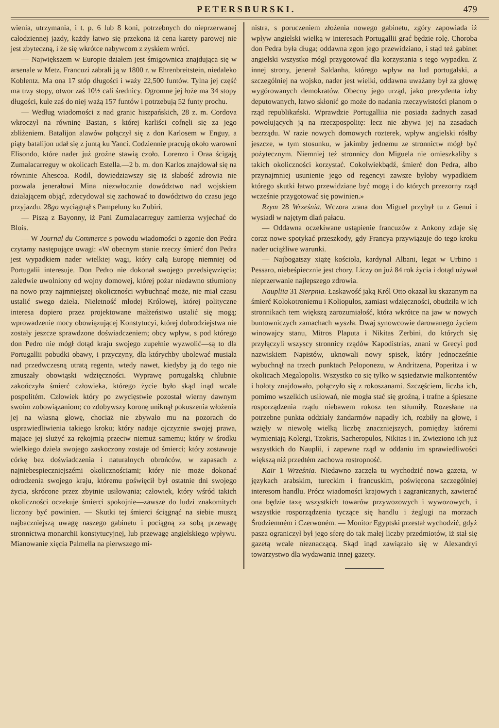PETERSBURSKI. 479
wienia, utrzymania, i t. p. 6 lub 8 koni, potrzebnych do nieprzerwanej całodziennej jazdy, każdy łatwo się przekona iż cena karety parowej nie jest zbyteczną, i że się wkrótce nabywcom z zyskiem wróci.
— Największem w Europie działem jest śmigownica znajdująca się w arsenale w Metz. Francuzi zabrali ją w 1800 r. w Ehrenbreitstein, niedaleko Koblentz. Ma ona 17 stóp długości i waży 22,500 funtów. Tylna jej część ma trzy stopy, otwor zaś 10½ cali średnicy. Ogromne jej łoże ma 34 stopy długości, kule zaś do niej ważą 157 funtów i potrzebują 52 funty prochu.
— Według wiadomości z nad granic hiszpańskich, 28 z. m. Cordova wkroczył na równinę Bastan, s której karliści cofnęli się za jego zbliżeniem. Batalijon alawów połączył się z don Karlosem w Enguy, a piąty batalijon udał się z juntą ku Yanci. Codziennie pracują około warowni Elisondo, które nader już groźne stawią czoło. Lorenzo i Oraa ścigają Zumalacarreguy w okolicach Estella.—2 b. m. don Karlos znajdował się na równinie Ahescoa. Rodil, dowiedziawszy się iż słabość zdrowia nie pozwala jenerałowi Mina niezwłocznie dowództwo nad wojskiem działającem objąć, zdecydował się zachować to dowództwo do czasu jego przyjazdu. 28go wyciągnął s Pampeluny ku Zubiri.
— Piszą z Bayonny, iż Pani Zumalacarreguy zamierza wyjechać do Blois.
— W Journal du Commerce s powodu wiadomości o zgonie don Pedra czytamy następujące uwagi: «W obecnym stanie rzeczy śmierć don Pedra jest wypadkiem nader wielkiej wagi, który całą Europę niemniej od Portugalii interesuje. Don Pedro nie dokonał swojego przedsięwzięcia; zaledwie uwolniony od wojny domowej, której pożar niedawno stłumiony na nowo przy najmniejszej okoliczności wybuchnąć może, nie miał czasu ustalić swego dzieła. Nieletność młodej Królowej, której polityczne interesa dopiero przez projektowane małżeństwo ustalić się mogą; wprowadzenie mocy obowiązującej Konstytucyi, której dobrodziejstwa nie zostały jeszcze sprawdzone doświadczeniem; obcy wpływ, s pod którego don Pedro nie mógł dotąd kraju swojego zupełnie wyzwolić—są to dla Portugallii pobudki obawy, i przyczyny, dla którychby ubolewać musiała nad przedwczesną utratą regenta, wtedy nawet, kiedyby ją do tego nie zmuszały obowiąski wdzięczności. Wyprawę portugalską chlubnie zakończyła śmierć człowieka, którego życie było skąd inąd wcale pospolitém. Człowiek który po zwycięstwie pozostał wierny dawnym swoim zobowiązaniom; co zdobywszy koronę uniknął pokuszenia włożenia jej na własną głowę, chociaż nie zbywało mu na pozorach do usprawiedliwienia takiego kroku; który nadaje ojczyznie swojej prawa, mające jej służyć za rękojmią przeciw niemuż samemu; który w środku wielkiego dzieła swojego zaskoczony zostaje od śmierci; który zostawuje córkę bez doświadczenia i naturalnych obrońców, w zapasach z najniebespieczniejszémi okolicznościami; który nie może dokonać odrodzenia swojego kraju, któremu poświęcił był ostatnie dni swojego życia, skrócone przez zbytnie usiłowania; człowiek, który wśród takich okoliczności oczekuje śmierci spokojnie—zawsze do ludzi znakomitych liczony być powinien. — Skutki tej śmierci ściągnąć na siebie muszą najbaczniejszą uwagę naszego gabinetu i pociągną za sobą przewagę stronnictwa monarchii konstytucyjnej, lub przewagę angielskiego wpływu. Mianowanie xięcia Palmella na pierwszego mi-
nistra, s poruczeniem złożenia nowego gabinetu, zgóry zapowiada iż wpływ angielski wielką w interesach Portugallii grać będzie rolę. Choroba don Pedra była długa; oddawna zgon jego przewidziano, i stąd też gabinet angielski wszystko mógł przygotować dla korzystania s tego wypadku. Z innej strony, jenerał Saldanha, którego wpływ na lud portugalski, a szczególniej na wojsko, nader jest wielki, oddawna uważany był za głowę wygórowanych demokratów. Obecny jego urząd, jako prezydenta izby deputowanych, łatwo skłonić go może do nadania rzeczywistości planom o rząd republikański. Wprawdzie Portugalliia nie posiada żadnych zasad powołujących ją na rzeczpospolitę: lecz nie zbywa jej na zasadach bezrządu. W razie nowych domowych rozterek, wpływ angielski rósłby jeszcze, w tym stosunku, w jakimby jednemu ze stronnictw mógł być pożytecznym. Niemniej też stronnicy don Miguela nie omieszkaliby s takich okoliczności korzystać. Cokolwiekbądź, śmierć don Pedra, albo przynajmniej usunienie jego od regencyi zawsze byłoby wypadkiem którego skutki łatwo przewidziane być mogą i do których przezorny rząd wcześnie przygotować się powinien.»
Rzym 28 Września. Wczora zrana don Miguel przybył tu z Genui i wysiadł w najętym dlań pałacu.
— Oddawna oczekiwane ustąpienie francuzów z Ankony zdaje się coraz nowe spotykać przeszkody, gdy Francya przywiązuje do tego kroku nader uciążliwe warunki.
— Najbogatszy xiążę kościoła, kardynał Albani, legat w Urbino i Pessaro, niebeśpiecznie jest chory. Liczy on już 84 rok życia i dotąd używał nieprzerwanie najlepszego zdrowia.
Naupliia 31 Sierpnia. Łaskawość jaką Król Otto okazał ku skazanym na śmierć Kolokotroniemu i Koliopulos, zamiast wdzięczności, obudziła w ich stronnikach tem większą zarozumiałość, która wkrótce na jaw w nowych buntowniczych zamachach wyszła. Dwaj synowcowie darowanego życiem winowajcy stanu, Mitros Plaputa i Nikitas Zerbini, do których się przyłączyli wszyscy stronnicy rządów Kapodistrias, znani w Grecyi pod nazwiskiem Napistów, uknowali nowy spisek, który jednocześnie wybuchnął na trzech punktach Peloponezu, w Andritzena, Poperitza i w okolicach Megalopolis. Wszystko co się tylko w sąsiedztwie malkontentów i hołoty znajdowało, połączyło się z rokoszanami. Szczęściem, liczba ich, pomimo wszelkich usiłowań, nie mogła stać się groźną, i trafne a śpieszne rosporządzenia rządu niebawem rokosz ten stłumiły. Rozesłane na potrzebne punkta oddziały żandarmów napadły ich, rozbiły na głowę, i wzięły w niewolę wielką liczbę znaczniejszych, pomiędzy któremi wymieniają Kolergi, Tzokris, Sacheropulos, Nikitas i in. Zwieziono ich już wszystkich do Nauplii, i zapewne rząd w oddaniu im sprawiedliwości większą niż przedtém zachowa rostropność.
Kair 1 Września. Niedawno zaczęła tu wychodzić nowa gazeta, w językach arabskim, tureckim i francuskim, poświęcona szczególniej interesom handlu. Prócz wiadomości krajowych i zagranicznych, zawierać ona będzie taxę wszystkich towarów przywozowych i wywozowych, i wszystkie rosporządzenia tyczące się handlu i żeglugi na morzach Środziemném i Czerwoném. — Monitor Egyptski przestał wychodzić, gdyż pasza ograniczył był jego sferę do tak małej liczby przedmiotów, iż stał się gazetą wcale nieznaczącą. Skąd inąd zawiązało się w Alexandryi towarzystwo dla wydawania innej gazety.